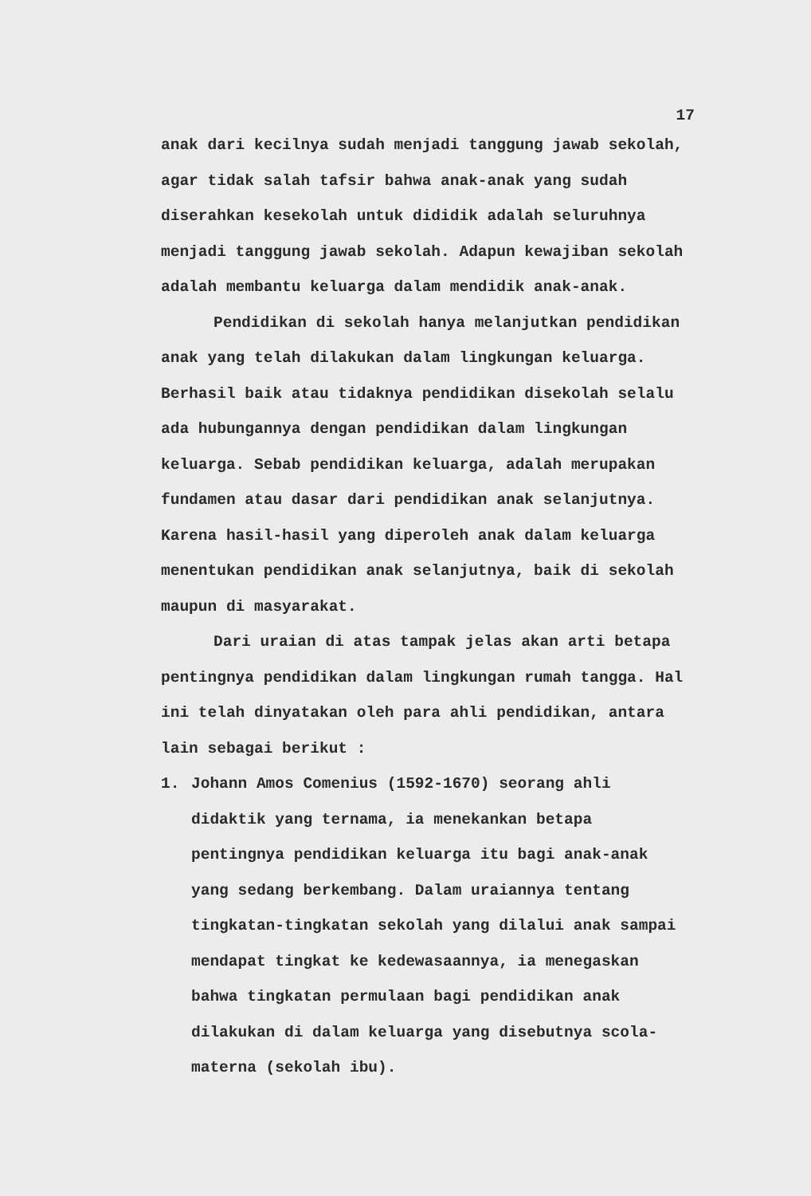17
anak dari kecilnya sudah menjadi tanggung jawab sekolah, agar tidak salah tafsir bahwa anak-anak yang sudah diserahkan kesekolah untuk dididik adalah seluruhnya menjadi tanggung jawab sekolah. Adapun kewajiban sekolah adalah membantu keluarga dalam mendidik anak-anak.
Pendidikan di sekolah hanya melanjutkan pendidikan anak yang telah dilakukan dalam lingkungan keluarga. Berhasil baik atau tidaknya pendidikan disekolah selalu ada hubungannya dengan pendidikan dalam lingkungan keluarga. Sebab pendidikan keluarga, adalah merupakan fundamen atau dasar dari pendidikan anak selanjutnya. Karena hasil-hasil yang diperoleh anak dalam keluarga menentukan pendidikan anak selanjutnya, baik di sekolah maupun di masyarakat.
Dari uraian di atas tampak jelas akan arti betapa pentingnya pendidikan dalam lingkungan rumah tangga. Hal ini telah dinyatakan oleh para ahli pendidikan, antara lain sebagai berikut :
1. Johann Amos Comenius (1592-1670) seorang ahli didaktik yang ternama, ia menekankan betapa pentingnya pendidikan keluarga itu bagi anak-anak yang sedang berkembang. Dalam uraiannya tentang tingkatan-tingkatan sekolah yang dilalui anak sampai mendapat tingkat ke kedewasaannya, ia menegaskan bahwa tingkatan permulaan bagi pendidikan anak dilakukan di dalam keluarga yang disebutnya scola-materna (sekolah ibu).